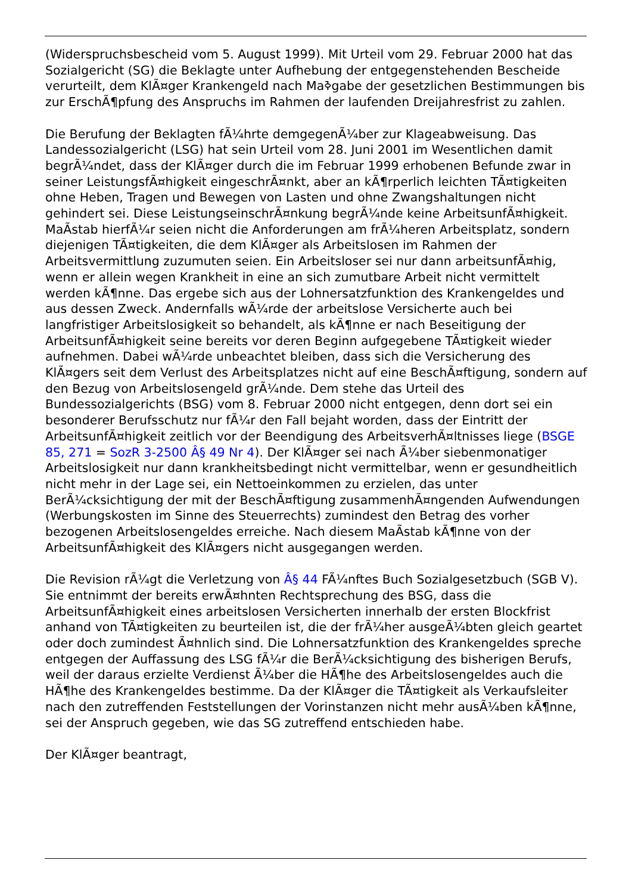(Widerspruchsbescheid vom 5. August 1999). Mit Urteil vom 29. Februar 2000 hat das Sozialgericht (SG) die Beklagte unter Aufhebung der entgegenstehenden Bescheide verurteilt, dem KlÃ¤ger Krankengeld nach Maߢgabe der gesetzlichen Bestimmungen bis zur ErschÃ¶pfung des Anspruchs im Rahmen der laufenden Dreijahresfrist zu zahlen.
Die Berufung der Beklagten fÃ¼hrte demgegenÃ¼ber zur Klageabweisung. Das Landessozialgericht (LSG) hat sein Urteil vom 28. Juni 2001 im Wesentlichen damit begrÃ¼ndet, dass der KlÃ¤ger durch die im Februar 1999 erhobenen Befunde zwar in seiner LeistungsfÃ¤higkeit eingeschrÃ¤nkt, aber an kÃ¶rperlich leichten TÃ¤tigkeiten ohne Heben, Tragen und Bewegen von Lasten und ohne Zwangshaltungen nicht gehindert sei. Diese LeistungseinschrÃ¤nkung begrÃ¼nde keine ArbeitsunfÃ¤higkeit. MaÃstab hierfÃ¼r seien nicht die Anforderungen am frÃ¼heren Arbeitsplatz, sondern diejenigen TÃ¤tigkeiten, die dem KlÃ¤ger als Arbeitslosen im Rahmen der Arbeitsvermittlung zuzumuten seien. Ein Arbeitsloser sei nur dann arbeitsunfÃ¤hig, wenn er allein wegen Krankheit in eine an sich zumutbare Arbeit nicht vermittelt werden kÃ¶nne. Das ergebe sich aus der Lohnersatzfunktion des Krankengeldes und aus dessen Zweck. Andernfalls wÃ¼rde der arbeitslose Versicherte auch bei langfristiger Arbeitslosigkeit so behandelt, als kÃ¶nne er nach Beseitigung der ArbeitsunfÃ¤higkeit seine bereits vor deren Beginn aufgegebene TÃ¤tigkeit wieder aufnehmen. Dabei wÃ¼rde unbeachtet bleiben, dass sich die Versicherung des KlÃ¤gers seit dem Verlust des Arbeitsplatzes nicht auf eine BeschÃ¤ftigung, sondern auf den Bezug von Arbeitslosengeld grÃ¼nde. Dem stehe das Urteil des Bundessozialgerichts (BSG) vom 8. Februar 2000 nicht entgegen, denn dort sei ein besonderer Berufsschutz nur fÃ¼r den Fall bejaht worden, dass der Eintritt der ArbeitsunfÃ¤higkeit zeitlich vor der Beendigung des ArbeitsverhÃ¤ltnisses liege (BSGE 85, 271 = SozR 3-2500 Â§ 49 Nr 4). Der KlÃ¤ger sei nach Ã¼ber siebenmonatiger Arbeitslosigkeit nur dann krankheitsbedingt nicht vermittelbar, wenn er gesundheitlich nicht mehr in der Lage sei, ein Nettoeinkommen zu erzielen, das unter BerÃ¼cksichtigung der mit der BeschÃ¤ftigung zusammenhÃ¤ngenden Aufwendungen (Werbungskosten im Sinne des Steuerrechts) zumindest den Betrag des vorher bezogenen Arbeitslosengeldes erreiche. Nach diesem MaÃstab kÃ¶nne von der ArbeitsunfÃ¤higkeit des KlÃ¤gers nicht ausgegangen werden.
Die Revision rÃ¼gt die Verletzung von Â§ 44 FÃ¼nftes Buch Sozialgesetzbuch (SGB V). Sie entnimmt der bereits erwÃ¤hnten Rechtsprechung des BSG, dass die ArbeitsunfÃ¤higkeit eines arbeitslosen Versicherten innerhalb der ersten Blockfrist anhand von TÃ¤tigkeiten zu beurteilen ist, die der frÃ¼her ausgeÃ¼bten gleich geartet oder doch zumindest Ã¤hnlich sind. Die Lohnersatzfunktion des Krankengeldes spreche entgegen der Auffassung des LSG fÃ¼r die BerÃ¼cksichtigung des bisherigen Berufs, weil der daraus erzielte Verdienst Ã¼ber die HÃ¶he des Arbeitslosengeldes auch die HÃ¶he des Krankengeldes bestimme. Da der KlÃ¤ger die TÃ¤tigkeit als Verkaufsleiter nach den zutreffenden Feststellungen der Vorinstanzen nicht mehr ausÃ¼ben kÃ¶nne, sei der Anspruch gegeben, wie das SG zutreffend entschieden habe.
Der KlÃ¤ger beantragt,